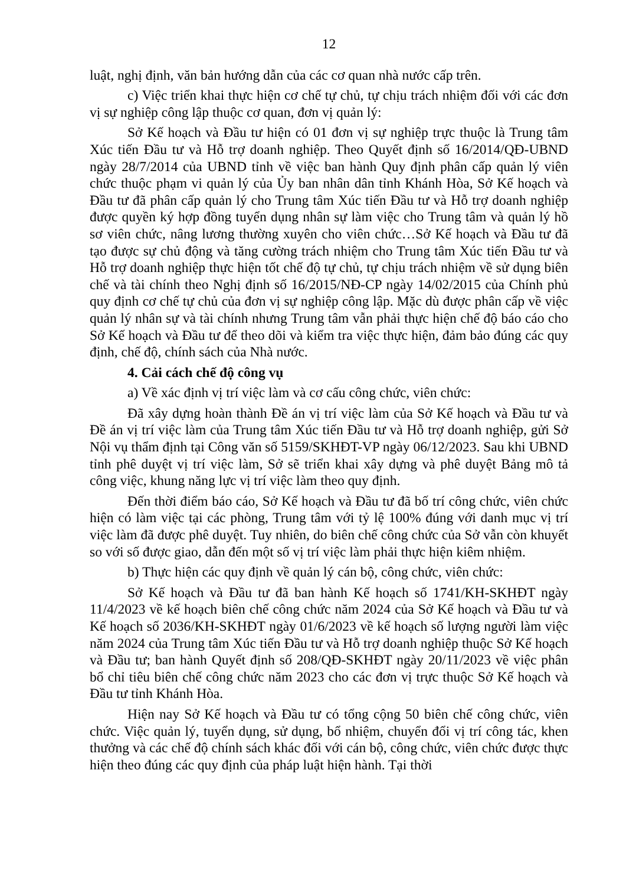12
luật, nghị định, văn bản hướng dẫn của các cơ quan nhà nước cấp trên.
c) Việc triển khai thực hiện cơ chế tự chủ, tự chịu trách nhiệm đối với các đơn vị sự nghiệp công lập thuộc cơ quan, đơn vị quản lý:
Sở Kế hoạch và Đầu tư hiện có 01 đơn vị sự nghiệp trực thuộc là Trung tâm Xúc tiến Đầu tư và Hỗ trợ doanh nghiệp. Theo Quyết định số 16/2014/QĐ-UBND ngày 28/7/2014 của UBND tỉnh về việc ban hành Quy định phân cấp quản lý viên chức thuộc phạm vi quản lý của Ủy ban nhân dân tỉnh Khánh Hòa, Sở Kế hoạch và Đầu tư đã phân cấp quản lý cho Trung tâm Xúc tiến Đầu tư và Hỗ trợ doanh nghiệp được quyền ký hợp đồng tuyển dụng nhân sự làm việc cho Trung tâm và quản lý hồ sơ viên chức, nâng lương thường xuyên cho viên chức…Sở Kế hoạch và Đầu tư đã tạo được sự chủ động và tăng cường trách nhiệm cho Trung tâm Xúc tiến Đầu tư và Hỗ trợ doanh nghiệp thực hiện tốt chế độ tự chủ, tự chịu trách nhiệm về sử dụng biên chế và tài chính theo Nghị định số 16/2015/NĐ-CP ngày 14/02/2015 của Chính phủ quy định cơ chế tự chủ của đơn vị sự nghiệp công lập. Mặc dù được phân cấp về việc quản lý nhân sự và tài chính nhưng Trung tâm vẫn phải thực hiện chế độ báo cáo cho Sở Kế hoạch và Đầu tư để theo dõi và kiểm tra việc thực hiện, đảm bảo đúng các quy định, chế độ, chính sách của Nhà nước.
4. Cải cách chế độ công vụ
a) Về xác định vị trí việc làm và cơ cấu công chức, viên chức:
Đã xây dựng hoàn thành Đề án vị trí việc làm của Sở Kế hoạch và Đầu tư và Đề án vị trí việc làm của Trung tâm Xúc tiến Đầu tư và Hỗ trợ doanh nghiệp, gửi Sở Nội vụ thẩm định tại Công văn số 5159/SKHĐT-VP ngày 06/12/2023. Sau khi UBND tỉnh phê duyệt vị trí việc làm, Sở sẽ triển khai xây dựng và phê duyệt Bảng mô tả công việc, khung năng lực vị trí việc làm theo quy định.
Đến thời điểm báo cáo, Sở Kế hoạch và Đầu tư đã bố trí công chức, viên chức hiện có làm việc tại các phòng, Trung tâm với tỷ lệ 100% đúng với danh mục vị trí việc làm đã được phê duyệt. Tuy nhiên, do biên chế công chức của Sở vẫn còn khuyết so với số được giao, dẫn đến một số vị trí việc làm phải thực hiện kiêm nhiệm.
b) Thực hiện các quy định về quản lý cán bộ, công chức, viên chức:
Sở Kế hoạch và Đầu tư đã ban hành Kế hoạch số 1741/KH-SKHĐT ngày 11/4/2023 về kế hoạch biên chế công chức năm 2024 của Sở Kế hoạch và Đầu tư và Kế hoạch số 2036/KH-SKHĐT ngày 01/6/2023 về kế hoạch số lượng người làm việc năm 2024 của Trung tâm Xúc tiến Đầu tư và Hỗ trợ doanh nghiệp thuộc Sở Kế hoạch và Đầu tư; ban hành Quyết định số 208/QĐ-SKHĐT ngày 20/11/2023 về việc phân bổ chỉ tiêu biên chế công chức năm 2023 cho các đơn vị trực thuộc Sở Kế hoạch và Đầu tư tỉnh Khánh Hòa.
Hiện nay Sở Kế hoạch và Đầu tư có tổng cộng 50 biên chế công chức, viên chức. Việc quản lý, tuyển dụng, sử dụng, bổ nhiệm, chuyển đổi vị trí công tác, khen thưởng và các chế độ chính sách khác đối với cán bộ, công chức, viên chức được thực hiện theo đúng các quy định của pháp luật hiện hành. Tại thời